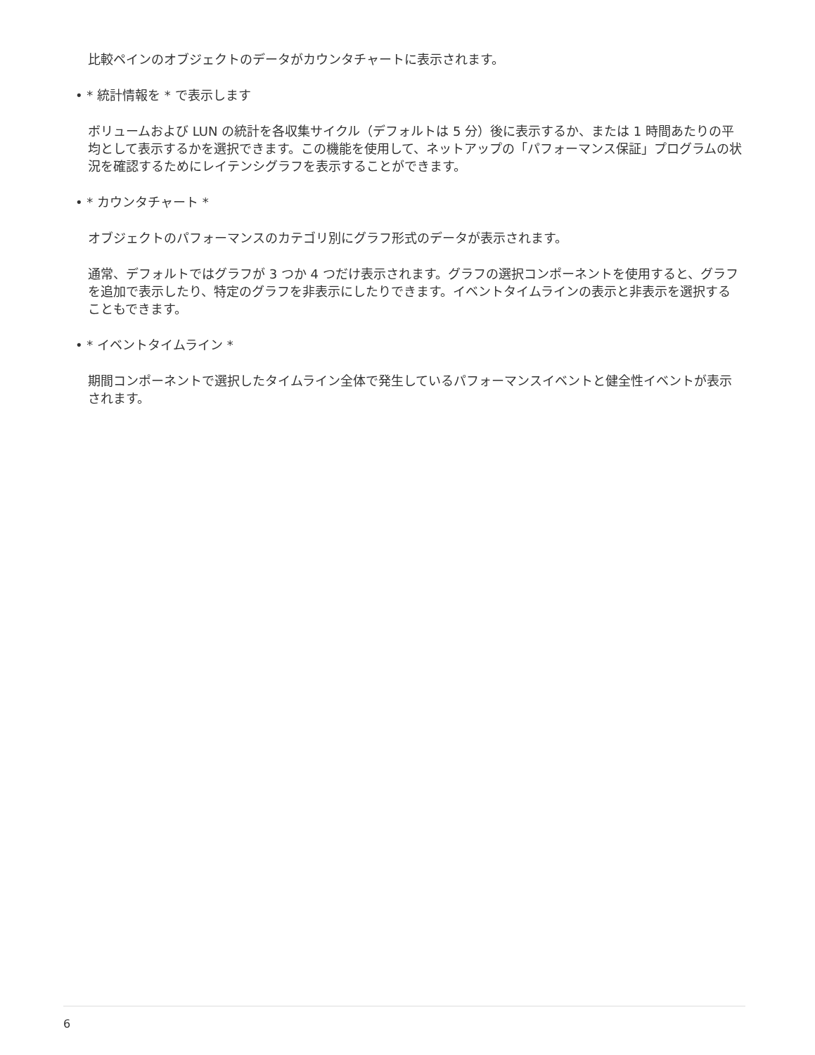比較ペインのオブジェクトのデータがカウンタチャートに表示されます。
• * 統計情報を * で表示します
ボリュームおよび LUN の統計を各収集サイクル（デフォルトは 5 分）後に表示するか、または 1 時間あたりの平均として表示するかを選択できます。この機能を使用して、ネットアップの「パフォーマンス保証」プログラムの状況を確認するためにレイテンシグラフを表示することができます。
• * カウンタチャート *
オブジェクトのパフォーマンスのカテゴリ別にグラフ形式のデータが表示されます。
通常、デフォルトではグラフが 3 つか 4 つだけ表示されます。グラフの選択コンポーネントを使用すると、グラフを追加で表示したり、特定のグラフを非表示にしたりできます。イベントタイムラインの表示と非表示を選択することもできます。
• * イベントタイムライン *
期間コンポーネントで選択したタイムライン全体で発生しているパフォーマンスイベントと健全性イベントが表示されます。
6